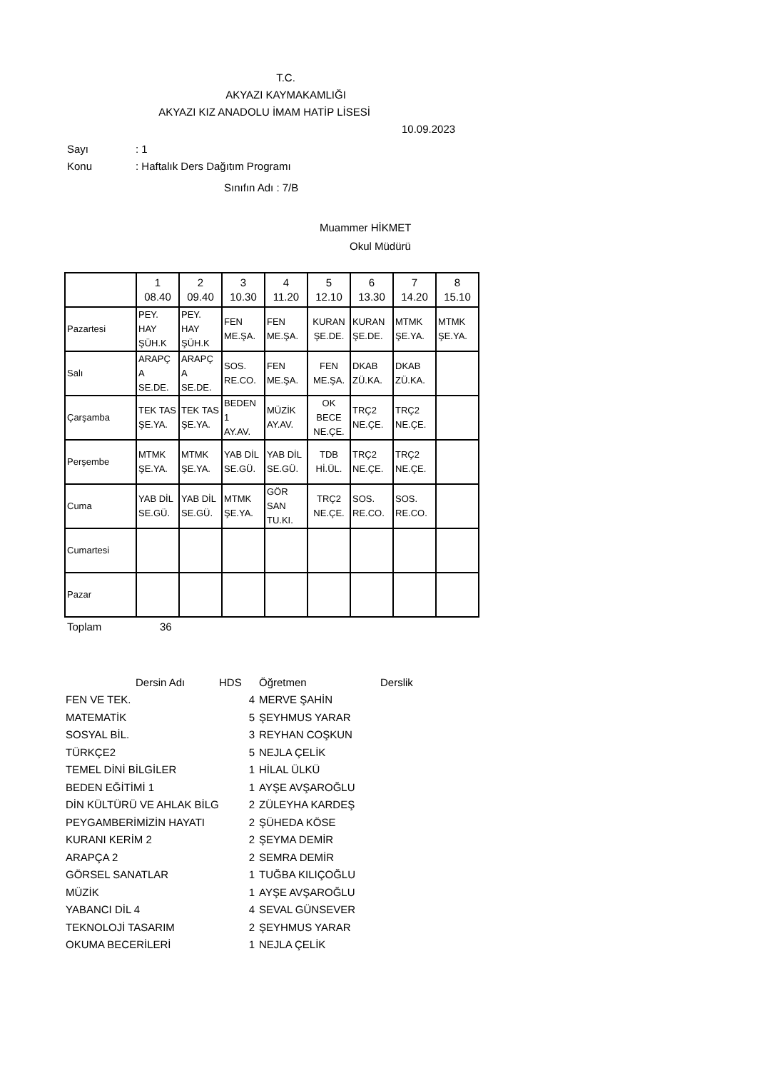T.C.
AKYAZI KAYMAKAMLIĞI
AKYAZI KIZ ANADOLU İMAM HATİP LİSESİ
10.09.2023
Sayı: 1
Konu: Haftalık Ders Dağıtım Programı
Sınıfın Adı : 7/B
Muammer HİKMET
Okul Müdürü
| | 1 08.40 | 2 09.40 | 3 10.30 | 4 11.20 | 5 12.10 | 6 13.30 | 7 14.20 | 8 15.10 |
| Pazartesi | PEY. HAY ŞÜH.K | PEY. HAY ŞÜH.K | FEN ME.ŞA. | FEN ME.ŞA. | KURAN ŞE.DE. | KURAN ŞE.DE. | MTMK ŞE.YA. | MTMK ŞE.YA. |
| Salı | ARAPÇ A SE.DE. | ARAPÇ A SE.DE. | SOS. RE.CO. | FEN ME.ŞA. | FEN ME.ŞA. | DKAB ZÜ.KA. | DKAB ZÜ.KA. | |
| Çarşamba | TEK TAS ŞE.YA. | TEK TAS ŞE.YA. | BEDEN 1 AY.AV. | MÜZİK AY.AV. | OK BECE NE.ÇE. | TRÇ2 NE.ÇE. | TRÇ2 NE.ÇE. | |
| Perşembe | MTMK ŞE.YA. | MTMK ŞE.YA. | YAB DİL SE.GÜ. | YAB DİL SE.GÜ. | TDB Hİ.ÜL. | TRÇ2 NE.ÇE. | TRÇ2 NE.ÇE. | |
| Cuma | YAB DİL SE.GÜ. | YAB DİL SE.GÜ. | MTMK ŞE.YA. | GÖR SAN TU.KI. | TRÇ2 NE.ÇE. | SOS. RE.CO. | SOS. RE.CO. | |
| Cumartesi | | | | | | | | |
| Pazar | | | | | | | | |
Toplam 36
| Dersin Adı | HDS | | Öğretmen | Derslik |
| --- | --- | --- | --- | --- |
| FEN VE TEK. | 4 | | MERVE ŞAHİN | |
| MATEMATİK | 5 | | ŞEYHMUS YARAR | |
| SOSYAL BİL. | 3 | | REYHAN COŞKUN | |
| TÜRKÇE2 | 5 | | NEJLA ÇELİK | |
| TEMEL DİNİ BİLGİLER | 1 | | HİLAL ÜLKÜ | |
| BEDEN EĞİTİMİ 1 | 1 | | AYŞE AVŞAROĞLU | |
| DİN KÜLTÜRÜ VE AHLAK BİLG | 2 | | ZÜLEYHA KARDEŞ | |
| PEYGAMBERİMİZİN HAYATI | 2 | | ŞÜHEDA KÖSE | |
| KURANI KERİM 2 | 2 | | ŞEYMA DEMİR | |
| ARAPÇA 2 | 2 | | SEMRA DEMİR | |
| GÖRSEL SANATLAR | 1 | | TUĞBA KILIÇOĞLU | |
| MÜZİK | 1 | | AYŞE AVŞAROĞLU | |
| YABANCI DİL 4 | 4 | | SEVAL GÜNSEVER | |
| TEKNOLOJİ TASARIM | 2 | | ŞEYHMUS YARAR | |
| OKUMA BECERİLERİ | 1 | | NEJLA ÇELİK | |